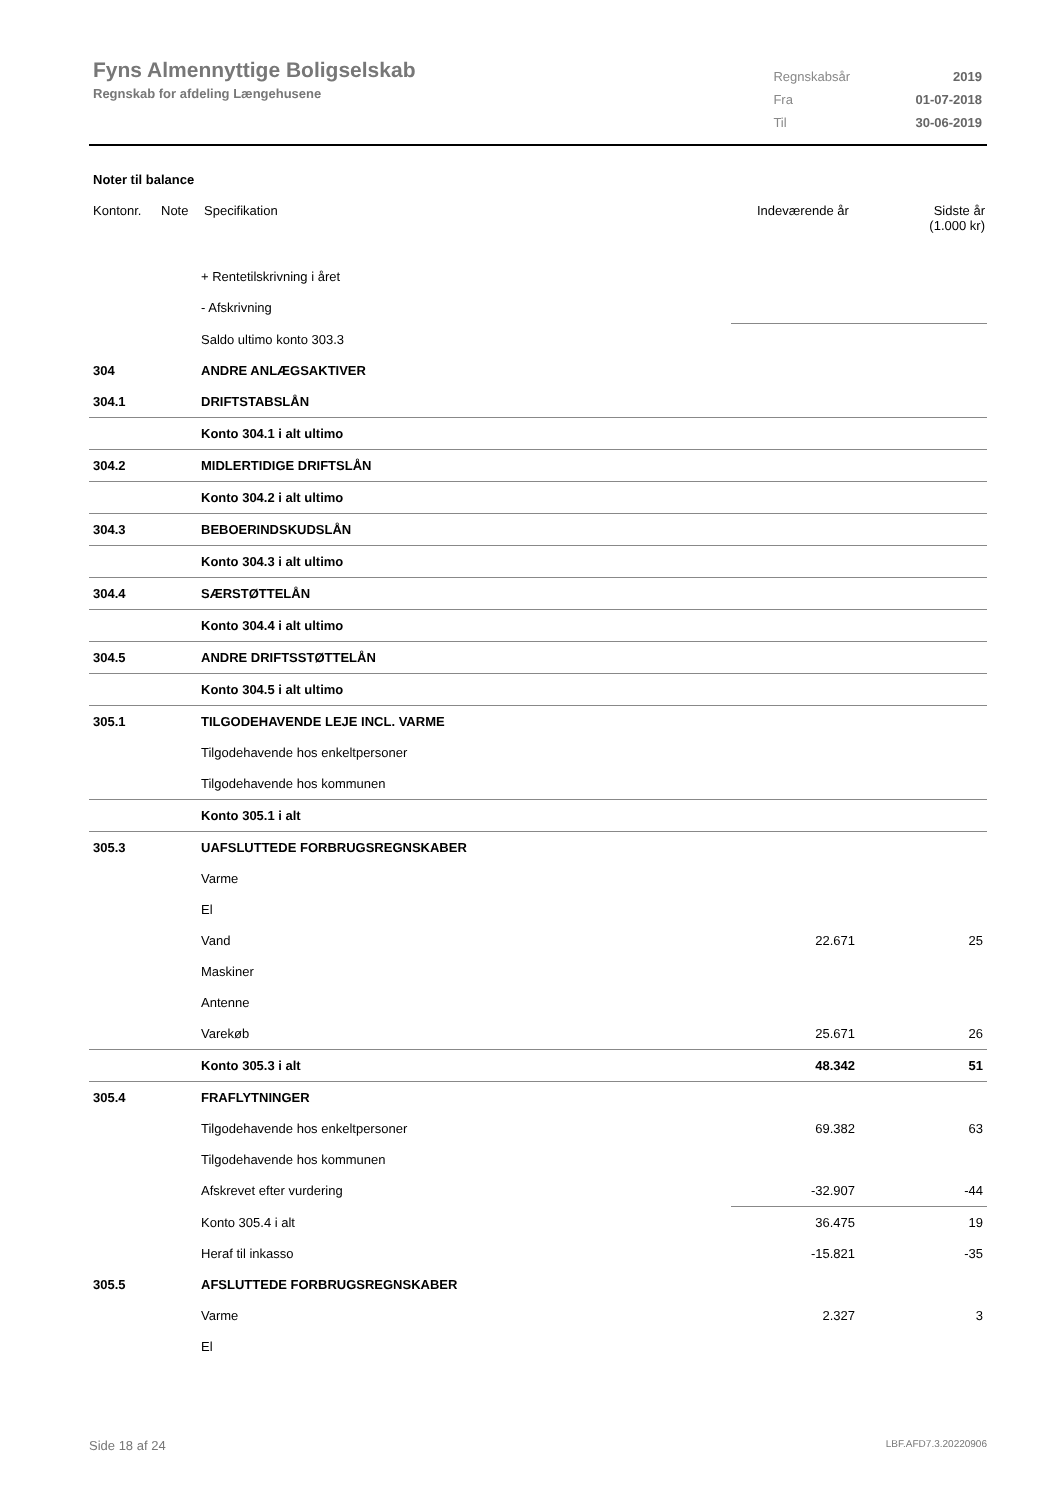Fyns Almennyttige Boligselskab
Regnskab for afdeling Længehusene
| Regnskabsår | 2019 |
| Fra | 01-07-2018 |
| Til | 30-06-2019 |
Noter til balance
Kontonr. Note Specifikation Indeværende år Sidste år
(1.000 kr)
| | + Rentetilskrivning i året | | |
| | - Afskrivning | | |
| | Saldo ultimo konto 303.3 | | |
| 304 | ANDRE ANLÆGSAKTIVER | | |
| 304.1 | DRIFTSTABSLÅN | | |
| | Konto 304.1 i alt ultimo | | |
| 304.2 | MIDLERTIDIGE DRIFTSLÅN | | |
| | Konto 304.2 i alt ultimo | | |
| 304.3 | BEBOERINDSKUDSLÅN | | |
| | Konto 304.3 i alt ultimo | | |
| 304.4 | SÆRSTØTTELÅN | | |
| | Konto 304.4 i alt ultimo | | |
| 304.5 | ANDRE DRIFTSSTØTTELÅN | | |
| | Konto 304.5 i alt ultimo | | |
| 305.1 | TILGODEHAVENDE LEJE INCL. VARME | | |
| | Tilgodehavende hos enkeltpersoner | | |
| | Tilgodehavende hos kommunen | | |
| | Konto 305.1 i alt | | |
| 305.3 | UAFSLUTTEDE FORBRUGSREGNSKABER | | |
| | Varme | | |
| | El | | |
| | Vand | 22.671 | 25 |
| | Maskiner | | |
| | Antenne | | |
| | Varekøb | 25.671 | 26 |
| | Konto 305.3 i alt | 48.342 | 51 |
| 305.4 | FRAFLYTNINGER | | |
| | Tilgodehavende hos enkeltpersoner | 69.382 | 63 |
| | Tilgodehavende hos kommunen | | |
| | Afskrevet efter vurdering | -32.907 | -44 |
| | Konto 305.4 i alt | 36.475 | 19 |
| | Heraf til inkasso | -15.821 | -35 |
| 305.5 | AFSLUTTEDE FORBRUGSREGNSKABER | | |
| | Varme | 2.327 | 3 |
| | El | | |
Side 18 af 24 LBF.AFD7.3.20220906